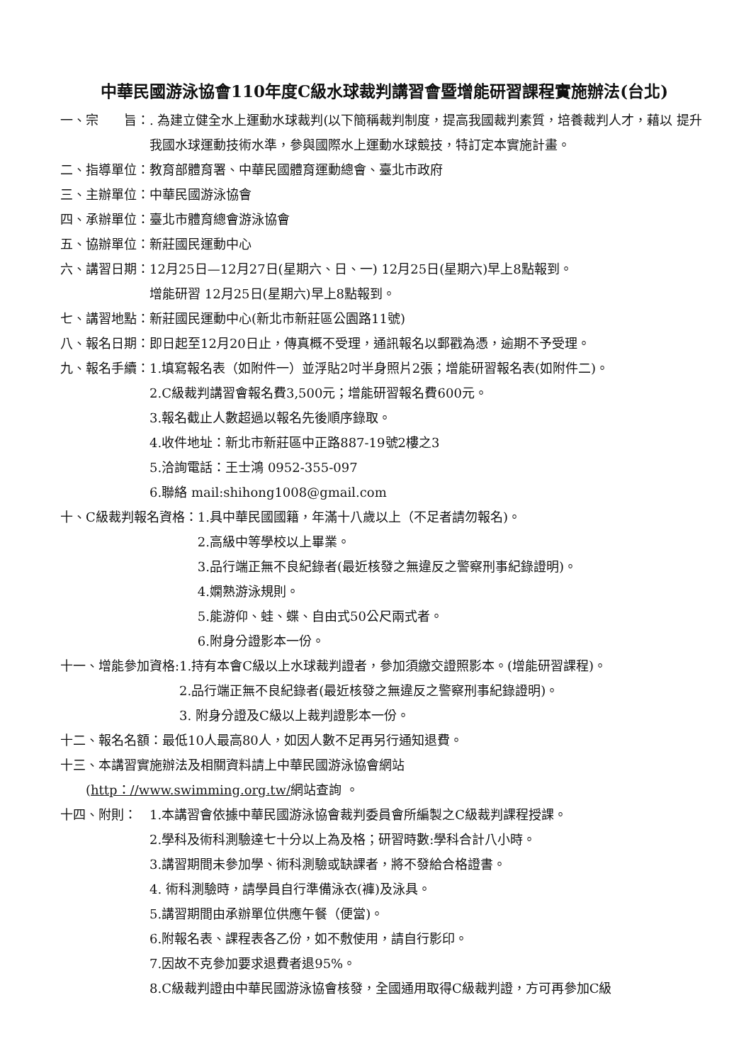中華民國游泳協會110年度C級水球裁判講習會暨增能研習課程實施辦法(台北)
一、宗　　旨：. 為建立健全水上運動水球裁判(以下簡稱裁判制度，提高我國裁判素質，培養裁判人才，藉以 提升我國水球運動技術水準，參與國際水上運動水球競技，特訂定本實施計畫。
二、指導單位： 教育部體育署、中華民國體育運動總會、臺北市政府
三、主辦單位： 中華民國游泳協會
四、承辦單位： 臺北市體育總會游泳協會
五、協辦單位： 新莊國民運動中心
六、講習日期： 12月25日—12月27日(星期六、日、一) 12月25日(星期六)早上8點報到。
增能研習 12月25日(星期六)早上8點報到。
七、講習地點： 新莊國民運動中心(新北市新莊區公園路11號)
八、報名日期： 即日起至12月20日止，傳真概不受理，通訊報名以郵戳為憑，逾期不予受理。
九、報名手續： 1.填寫報名表（如附件一）並浮貼2吋半身照片2張；增能研習報名表(如附件二)。
2.C級裁判講習會報名費3,500元；增能研習報名費600元。
3.報名截止人數超過以報名先後順序錄取。
4.收件地址：新北市新莊區中正路887-19號2樓之3
5.洽詢電話：王士鴻 0952-355-097
6.聯絡 mail:shihong1008@gmail.com
十、C級裁判報名資格： 1.具中華民國國籍，年滿十八歲以上（不足者請勿報名)。
2.高級中等學校以上畢業。
3.品行端正無不良紀錄者(最近核發之無違反之警察刑事紀錄證明)。
4.嫻熟游泳規則。
5.能游仰、蛙、蝶、自由式50公尺兩式者。
6.附身分證影本一份。
十一、增能參加資格: 1.持有本會C級以上水球裁判證者，參加須繳交證照影本。(增能研習課程)。
2.品行端正無不良紀錄者(最近核發之無違反之警察刑事紀錄證明)。
3. 附身分證及C級以上裁判證影本一份。
十二、報名名額：最低10人最高80人，如因人數不足再另行通知退費。
十三、本講習實施辦法及相關資料請上中華民國游泳協會網站
　　(http：//www.swimming.org.tw/網站查詢 。
十四、附則：　1.本講習會依據中華民國游泳協會裁判委員會所編製之C級裁判課程授課。
2.學科及術科測驗達七十分以上為及格；研習時數:學科合計八小時。
3.講習期間未參加學、術科測驗或缺課者，將不發給合格證書。
4. 術科測驗時，請學員自行準備泳衣(褲)及泳具。
5.講習期間由承辦單位供應午餐（便當)。
6.附報名表、課程表各乙份，如不敷使用，請自行影印。
7.因故不克參加要求退費者退95%。
8.C級裁判證由中華民國游泳協會核發，全國通用取得C級裁判證，方可再參加C級